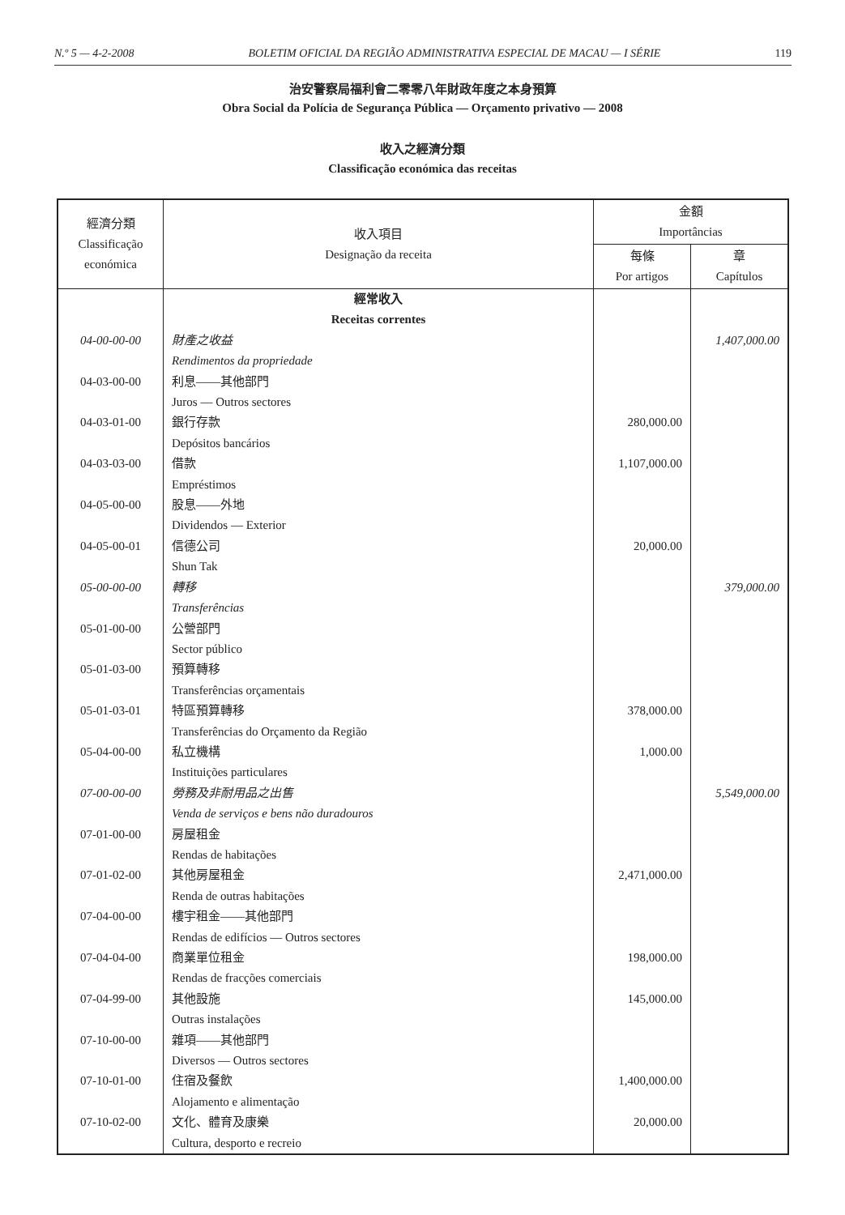N.º 5 — 4-2-2008 BOLETIM OFICIAL DA REGIÃO ADMINISTRATIVA ESPECIAL DE MACAU — I SÉRIE 119
治安警察局福利會二零零八年財政年度之本身預算
Obra Social da Polícia de Segurança Pública — Orçamento privativo — 2008
收入之經濟分類
Classificação económica das receitas
| 經濟分類 Classificação económica | 收入項目 Designação da receita | 金額 Importâncias | |
| --- | --- | --- | --- |
| | | 每條 Por artigos | 章 Capítulos |
| | 經常收入 | | |
| | Receitas correntes | | |
| 04-00-00-00 | 財產之收益 | | 1,407,000.00 |
| | Rendimentos da propriedade | | |
| 04-03-00-00 | 利息——其他部門 | | |
| | Juros — Outros sectores | | |
| 04-03-01-00 | 銀行存款 | 280,000.00 | |
| | Depósitos bancários | | |
| 04-03-03-00 | 借款 | 1,107,000.00 | |
| | Empréstimos | | |
| 04-05-00-00 | 股息——外地 | | |
| | Dividendos — Exterior | | |
| 04-05-00-01 | 信德公司 | 20,000.00 | |
| | Shun Tak | | |
| 05-00-00-00 | 轉移 | | 379,000.00 |
| | Transferências | | |
| 05-01-00-00 | 公營部門 | | |
| | Sector público | | |
| 05-01-03-00 | 預算轉移 | | |
| | Transferências orçamentais | | |
| 05-01-03-01 | 特區預算轉移 | 378,000.00 | |
| | Transferências do Orçamento da Região | | |
| 05-04-00-00 | 私立機構 | 1,000.00 | |
| | Instituições particulares | | |
| 07-00-00-00 | 勞務及非耐用品之出售 | | 5,549,000.00 |
| | Venda de serviços e bens não duradouros | | |
| 07-01-00-00 | 房屋租金 | | |
| | Rendas de habitações | | |
| 07-01-02-00 | 其他房屋租金 | 2,471,000.00 | |
| | Renda de outras habitações | | |
| 07-04-00-00 | 樓宇租金——其他部門 | | |
| | Rendas de edifícios — Outros sectores | | |
| 07-04-04-00 | 商業單位租金 | 198,000.00 | |
| | Rendas de fracções comerciais | | |
| 07-04-99-00 | 其他設施 | 145,000.00 | |
| | Outras instalações | | |
| 07-10-00-00 | 雜項——其他部門 | | |
| | Diversos — Outros sectores | | |
| 07-10-01-00 | 住宿及餐飲 | 1,400,000.00 | |
| | Alojamento e alimentação | | |
| 07-10-02-00 | 文化、體育及康樂 | 20,000.00 | |
| | Cultura, desporto e recreio | | |